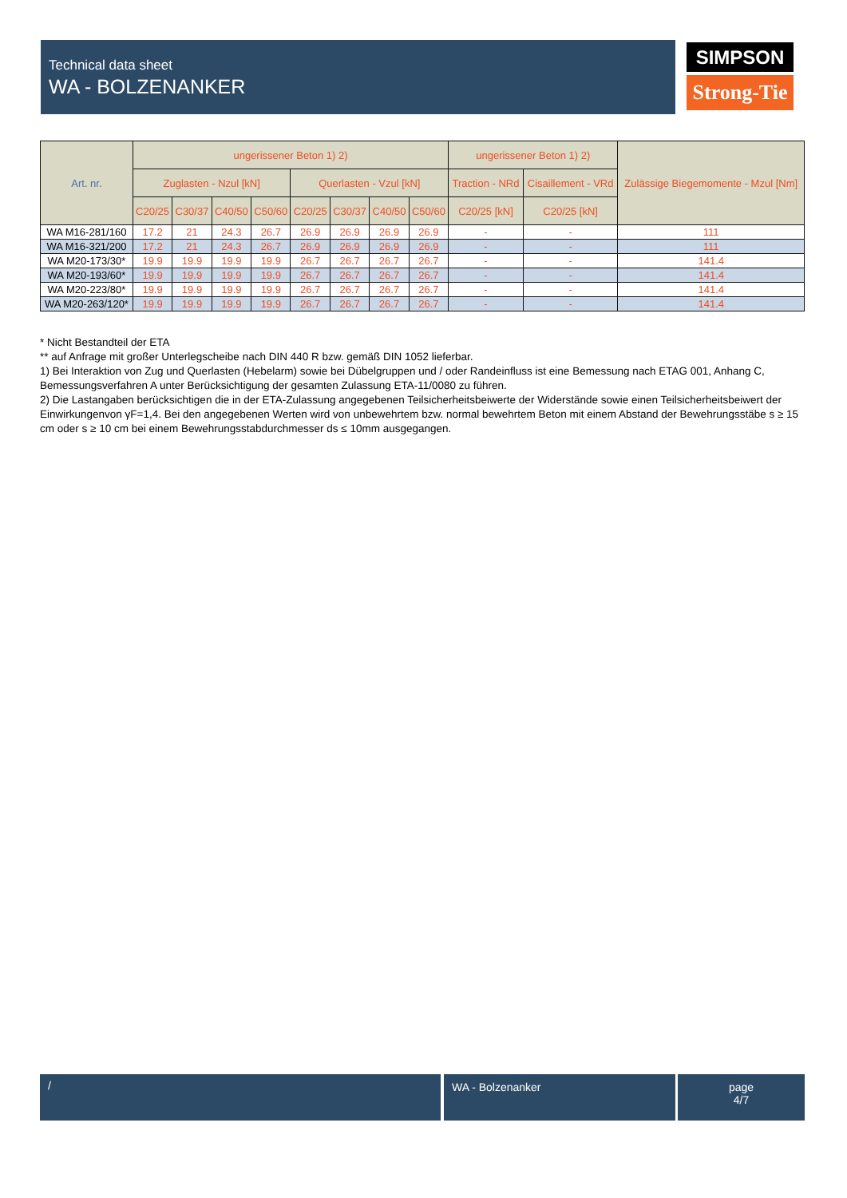Technical data sheet
WA - BOLZENANKER
SIMPSON
Strong-Tie
| Art. nr. | ungerissener Beton 1) 2) | | | | | | | | ungerissener Beton 1) 2) | | Zulässige Biegemomente - Mzul [Nm] |
| --- | --- | --- | --- | --- | --- | --- | --- | --- | --- | --- | --- |
| | Zuglasten - Nzul [kN] | | | | Querlasten - Vzul [kN] | | | | Traction - NRd | Cisaillement - VRd | |
| | C20/25 | C30/37 | C40/50 | C50/60 | C20/25 | C30/37 | C40/50 | C50/60 | C20/25 [kN] | C20/25 [kN] | |
| WA M16-281/160 | 17.2 | 21 | 24.3 | 26.7 | 26.9 | 26.9 | 26.9 | 26.9 | - | - | 111 |
| WA M16-321/200 | 17.2 | 21 | 24.3 | 26.7 | 26.9 | 26.9 | 26.9 | 26.9 | - | - | 111 |
| WA M20-173/30* | 19.9 | 19.9 | 19.9 | 19.9 | 26.7 | 26.7 | 26.7 | 26.7 | - | - | 141.4 |
| WA M20-193/60* | 19.9 | 19.9 | 19.9 | 19.9 | 26.7 | 26.7 | 26.7 | 26.7 | - | - | 141.4 |
| WA M20-223/80* | 19.9 | 19.9 | 19.9 | 19.9 | 26.7 | 26.7 | 26.7 | 26.7 | - | - | 141.4 |
| WA M20-263/120* | 19.9 | 19.9 | 19.9 | 19.9 | 26.7 | 26.7 | 26.7 | 26.7 | - | - | 141.4 |
* Nicht Bestandteil der ETA
** auf Anfrage mit großer Unterlegscheibe nach DIN 440 R bzw. gemäß DIN 1052 lieferbar.
1) Bei Interaktion von Zug und Querlasten (Hebelarm) sowie bei Dübelgruppen und / oder Randeinfluss ist eine Bemessung nach ETAG 001, Anhang C, Bemessungsverfahren A unter Berücksichtigung der gesamten Zulassung ETA-11/0080 zu führen.
2) Die Lastangaben berücksichtigen die in der ETA-Zulassung angegebenen Teilsicherheitsbeiwerte der Widerstände sowie einen Teilsicherheitsbeiwert der Einwirkungenvon γF=1,4. Bei den angegebenen Werten wird von unbewehrtem bzw. normal bewehrtem Beton mit einem Abstand der Bewehrungsstäbe s ≥ 15 cm oder s ≥ 10 cm bei einem Bewehrungsstabdurchmesser ds ≤ 10mm ausgegangen.
/ WA - Bolzenanker
page
4/7